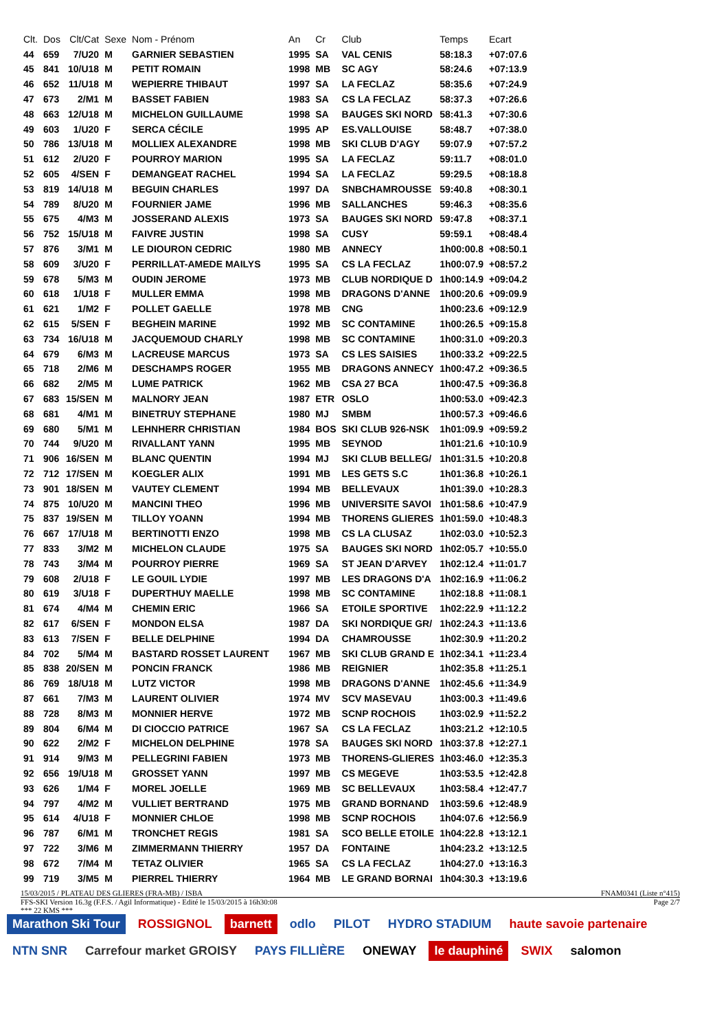| Clt. | Dos | Clt/Cat | Sexe | Nom - Prénom | An | Cr | Club | Temps | Ecart |
| --- | --- | --- | --- | --- | --- | --- | --- | --- | --- |
| 44 | 659 | 7/U20 | M | GARNIER SEBASTIEN | 1995 | SA | VAL CENIS | 58:18.3 | +07:07.6 |
| 45 | 841 | 10/U18 | M | PETIT ROMAIN | 1998 | MB | SC AGY | 58:24.6 | +07:13.9 |
| 46 | 652 | 11/U18 | M | WEPIERRE THIBAUT | 1997 | SA | LA FECLAZ | 58:35.6 | +07:24.9 |
| 47 | 673 | 2/M1 | M | BASSET FABIEN | 1983 | SA | CS LA FECLAZ | 58:37.3 | +07:26.6 |
| 48 | 663 | 12/U18 | M | MICHELON GUILLAUME | 1998 | SA | BAUGES SKI NORD | 58:41.3 | +07:30.6 |
| 49 | 603 | 1/U20 | F | SERCA CÉCILE | 1995 | AP | ES.VALLOUISE | 58:48.7 | +07:38.0 |
| 50 | 786 | 13/U18 | M | MOLLIEX ALEXANDRE | 1998 | MB | SKI CLUB D'AGY | 59:07.9 | +07:57.2 |
| 51 | 612 | 2/U20 | F | POURROY MARION | 1995 | SA | LA FECLAZ | 59:11.7 | +08:01.0 |
| 52 | 605 | 4/SEN | F | DEMANGEAT RACHEL | 1994 | SA | LA FECLAZ | 59:29.5 | +08:18.8 |
| 53 | 819 | 14/U18 | M | BEGUIN CHARLES | 1997 | DA | SNBCHAMROUSSE | 59:40.8 | +08:30.1 |
| 54 | 789 | 8/U20 | M | FOURNIER JAME | 1996 | MB | SALLANCHES | 59:46.3 | +08:35.6 |
| 55 | 675 | 4/M3 | M | JOSSERAND ALEXIS | 1973 | SA | BAUGES SKI NORD | 59:47.8 | +08:37.1 |
| 56 | 752 | 15/U18 | M | FAIVRE JUSTIN | 1998 | SA | CUSY | 59:59.1 | +08:48.4 |
| 57 | 876 | 3/M1 | M | LE DIOURON CEDRIC | 1980 | MB | ANNECY | 1h00:00.8 | +08:50.1 |
| 58 | 609 | 3/U20 | F | PERRILLAT-AMEDE MAILYS | 1995 | SA | CS LA FECLAZ | 1h00:07.9 | +08:57.2 |
| 59 | 678 | 5/M3 | M | OUDIN JEROME | 1973 | MB | CLUB NORDIQUE D | 1h00:14.9 | +09:04.2 |
| 60 | 618 | 1/U18 | F | MULLER EMMA | 1998 | MB | DRAGONS D'ANNE | 1h00:20.6 | +09:09.9 |
| 61 | 621 | 1/M2 | F | POLLET GAELLE | 1978 | MB | CNG | 1h00:23.6 | +09:12.9 |
| 62 | 615 | 5/SEN | F | BEGHEIN MARINE | 1992 | MB | SC CONTAMINE | 1h00:26.5 | +09:15.8 |
| 63 | 734 | 16/U18 | M | JACQUEMOUD CHARLY | 1998 | MB | SC CONTAMINE | 1h00:31.0 | +09:20.3 |
| 64 | 679 | 6/M3 | M | LACREUSE MARCUS | 1973 | SA | CS LES SAISIES | 1h00:33.2 | +09:22.5 |
| 65 | 718 | 2/M6 | M | DESCHAMPS ROGER | 1955 | MB | DRAGONS ANNECY | 1h00:47.2 | +09:36.5 |
| 66 | 682 | 2/M5 | M | LUME PATRICK | 1962 | MB | CSA 27 BCA | 1h00:47.5 | +09:36.8 |
| 67 | 683 | 15/SEN | M | MALNORY JEAN | 1987 | ETR | OSLO | 1h00:53.0 | +09:42.3 |
| 68 | 681 | 4/M1 | M | BINETRUY STEPHANE | 1980 | MJ | SMBM | 1h00:57.3 | +09:46.6 |
| 69 | 680 | 5/M1 | M | LEHNHERR CHRISTIAN | 1984 | BOS | SKI CLUB 926-NSK | 1h01:09.9 | +09:59.2 |
| 70 | 744 | 9/U20 | M | RIVALLANT YANN | 1995 | MB | SEYNOD | 1h01:21.6 | +10:10.9 |
| 71 | 906 | 16/SEN | M | BLANC QUENTIN | 1994 | MJ | SKI CLUB BELLEG/ | 1h01:31.5 | +10:20.8 |
| 72 | 712 | 17/SEN | M | KOEGLER ALIX | 1991 | MB | LES GETS S.C | 1h01:36.8 | +10:26.1 |
| 73 | 901 | 18/SEN | M | VAUTEY CLEMENT | 1994 | MB | BELLEVAUX | 1h01:39.0 | +10:28.3 |
| 74 | 875 | 10/U20 | M | MANCINI THEO | 1996 | MB | UNIVERSITE SAVOI | 1h01:58.6 | +10:47.9 |
| 75 | 837 | 19/SEN | M | TILLOY YOANN | 1994 | MB | THORENS GLIERES | 1h01:59.0 | +10:48.3 |
| 76 | 667 | 17/U18 | M | BERTINOTTI ENZO | 1998 | MB | CS LA CLUSAZ | 1h02:03.0 | +10:52.3 |
| 77 | 833 | 3/M2 | M | MICHELON CLAUDE | 1975 | SA | BAUGES SKI NORD | 1h02:05.7 | +10:55.0 |
| 78 | 743 | 3/M4 | M | POURROY PIERRE | 1969 | SA | ST JEAN D'ARVEY | 1h02:12.4 | +11:01.7 |
| 79 | 608 | 2/U18 | F | LE GOUIL LYDIE | 1997 | MB | LES DRAGONS D'A | 1h02:16.9 | +11:06.2 |
| 80 | 619 | 3/U18 | F | DUPERTHUY MAELLE | 1998 | MB | SC CONTAMINE | 1h02:18.8 | +11:08.1 |
| 81 | 674 | 4/M4 | M | CHEMIN ERIC | 1966 | SA | ETOILE SPORTIVE | 1h02:22.9 | +11:12.2 |
| 82 | 617 | 6/SEN | F | MONDON ELSA | 1987 | DA | SKI NORDIQUE GR/ | 1h02:24.3 | +11:13.6 |
| 83 | 613 | 7/SEN | F | BELLE DELPHINE | 1994 | DA | CHAMROUSSE | 1h02:30.9 | +11:20.2 |
| 84 | 702 | 5/M4 | M | BASTARD ROSSET LAURENT | 1967 | MB | SKI CLUB GRAND E | 1h02:34.1 | +11:23.4 |
| 85 | 838 | 20/SEN | M | PONCIN FRANCK | 1986 | MB | REIGNIER | 1h02:35.8 | +11:25.1 |
| 86 | 769 | 18/U18 | M | LUTZ VICTOR | 1998 | MB | DRAGONS D'ANNE | 1h02:45.6 | +11:34.9 |
| 87 | 661 | 7/M3 | M | LAURENT OLIVIER | 1974 | MV | SCV MASEVAU | 1h03:00.3 | +11:49.6 |
| 88 | 728 | 8/M3 | M | MONNIER HERVE | 1972 | MB | SCNP ROCHOIS | 1h03:02.9 | +11:52.2 |
| 89 | 804 | 6/M4 | M | DI CIOCCIO PATRICE | 1967 | SA | CS LA FECLAZ | 1h03:21.2 | +12:10.5 |
| 90 | 622 | 2/M2 | F | MICHELON DELPHINE | 1978 | SA | BAUGES SKI NORD | 1h03:37.8 | +12:27.1 |
| 91 | 914 | 9/M3 | M | PELLEGRINI FABIEN | 1973 | MB | THORENS-GLIERES | 1h03:46.0 | +12:35.3 |
| 92 | 656 | 19/U18 | M | GROSSET YANN | 1997 | MB | CS MEGEVE | 1h03:53.5 | +12:42.8 |
| 93 | 626 | 1/M4 | F | MOREL JOELLE | 1969 | MB | SC BELLEVAUX | 1h03:58.4 | +12:47.7 |
| 94 | 797 | 4/M2 | M | VULLIET BERTRAND | 1975 | MB | GRAND BORNAND | 1h03:59.6 | +12:48.9 |
| 95 | 614 | 4/U18 | F | MONNIER CHLOE | 1998 | MB | SCNP ROCHOIS | 1h04:07.6 | +12:56.9 |
| 96 | 787 | 6/M1 | M | TRONCHET REGIS | 1981 | SA | SCO BELLE ETOILE | 1h04:22.8 | +13:12.1 |
| 97 | 722 | 3/M6 | M | ZIMMERMANN THIERRY | 1957 | DA | FONTAINE | 1h04:23.2 | +13:12.5 |
| 98 | 672 | 7/M4 | M | TETAZ OLIVIER | 1965 | SA | CS LA FECLAZ | 1h04:27.0 | +13:16.3 |
| 99 | 719 | 3/M5 | M | PIERREL THIERRY | 1964 | MB | LE GRAND BORNAI | 1h04:30.3 | +13:19.6 |
15/03/2015 / PLATEAU DES GLIERES (FRA-MB) / ISBA FNAM0341 (Liste n°415)
FFS-SKI Version 16.3g (F.F.S. / Agil Informatique) - Edité le 15/03/2015 à 16h30:08 Page 2/7
*** 22 KMS ***
Marathon Ski Tour ROSSIGNOL barnett odlo PILOT HYDRO STADIUM haute savoie partenaire NTN SNR Carrefour market GROISY PAYS FILLIÈRE ONEWAY le dauphiné SWIX salomon